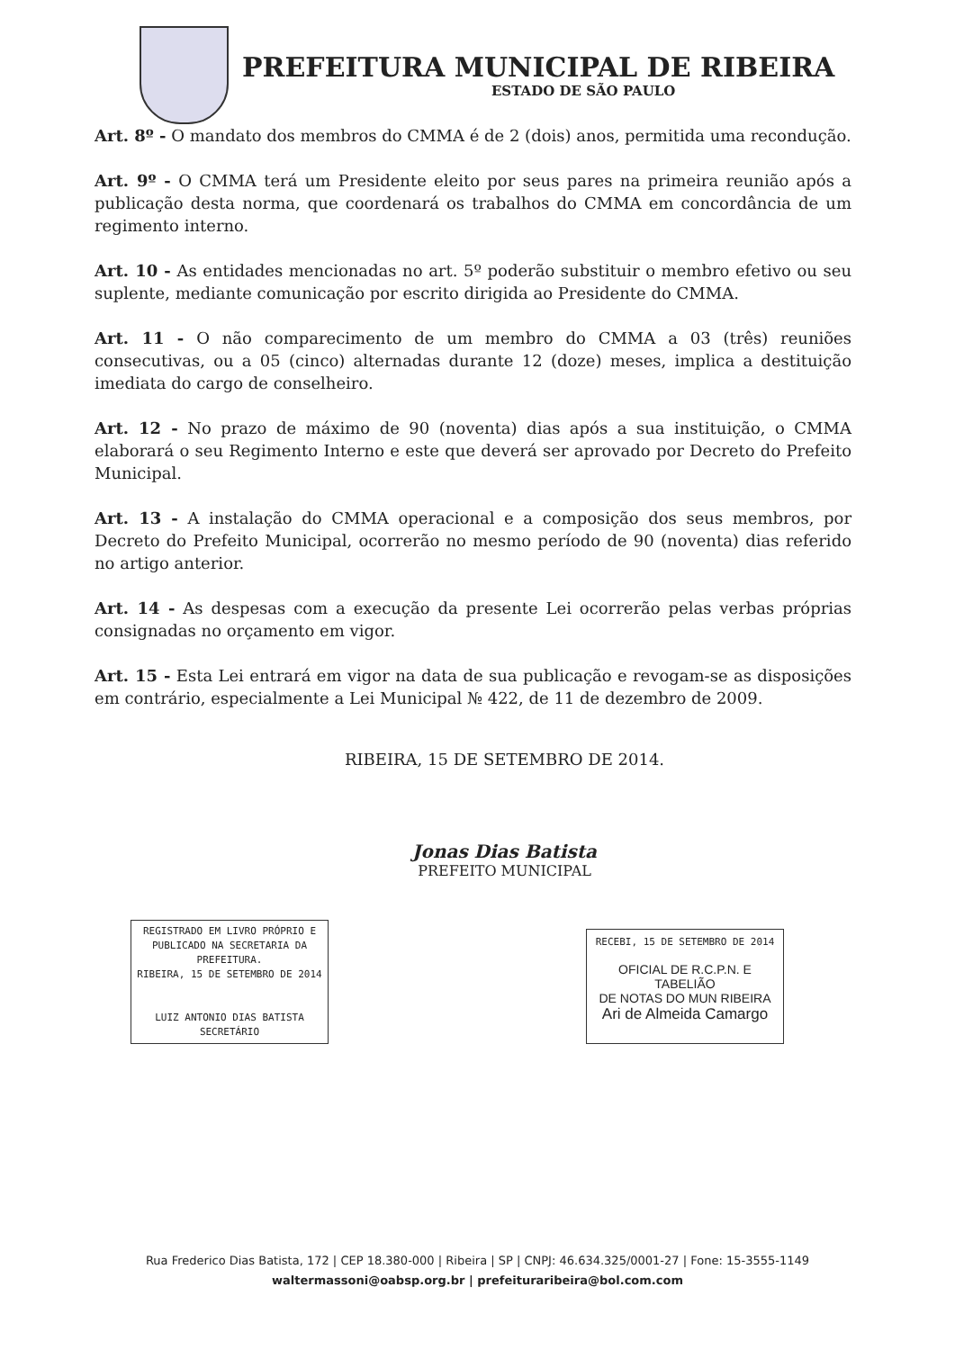PREFEITURA MUNICIPAL DE RIBEIRA
ESTADO DE SÃO PAULO
Art. 8º - O mandato dos membros do CMMA é de 2 (dois) anos, permitida uma recondução.
Art. 9º - O CMMA terá um Presidente eleito por seus pares na primeira reunião após a publicação desta norma, que coordenará os trabalhos do CMMA em concordância de um regimento interno.
Art. 10 - As entidades mencionadas no art. 5º poderão substituir o membro efetivo ou seu suplente, mediante comunicação por escrito dirigida ao Presidente do CMMA.
Art. 11 - O não comparecimento de um membro do CMMA a 03 (três) reuniões consecutivas, ou a 05 (cinco) alternadas durante 12 (doze) meses, implica a destituição imediata do cargo de conselheiro.
Art. 12 - No prazo de máximo de 90 (noventa) dias após a sua instituição, o CMMA elaborará o seu Regimento Interno e este que deverá ser aprovado por Decreto do Prefeito Municipal.
Art. 13 - A instalação do CMMA operacional e a composição dos seus membros, por Decreto do Prefeito Municipal, ocorrerão no mesmo período de 90 (noventa) dias referido no artigo anterior.
Art. 14 - As despesas com a execução da presente Lei ocorrerão pelas verbas próprias consignadas no orçamento em vigor.
Art. 15 - Esta Lei entrará em vigor na data de sua publicação e revogam-se as disposições em contrário, especialmente a Lei Municipal № 422, de 11 de dezembro de 2009.
RIBEIRA, 15 DE SETEMBRO DE 2014.
Jonas Dias Batista
PREFEITO MUNICIPAL
REGISTRADO EM LIVRO PRÓPRIO E PUBLICADO NA SECRETARIA DA PREFEITURA.
RIBEIRA, 15 DE SETEMBRO DE 2014
LUIZ ANTONIO DIAS BATISTA
SECRETÁRIO
RECEBI, 15 DE SETEMBRO DE 2014
OFICIAL DE R.C.P.N. E TABELIÃO
DE NOTAS DO MUN RIBEIRA
Ari de Almeida Camargo
Rua Frederico Dias Batista, 172 | CEP 18.380-000 | Ribeira | SP | CNPJ: 46.634.325/0001-27 | Fone: 15-3555-1149
waltermassoni@oabsp.org.br | prefeituraribeira@bol.com.com